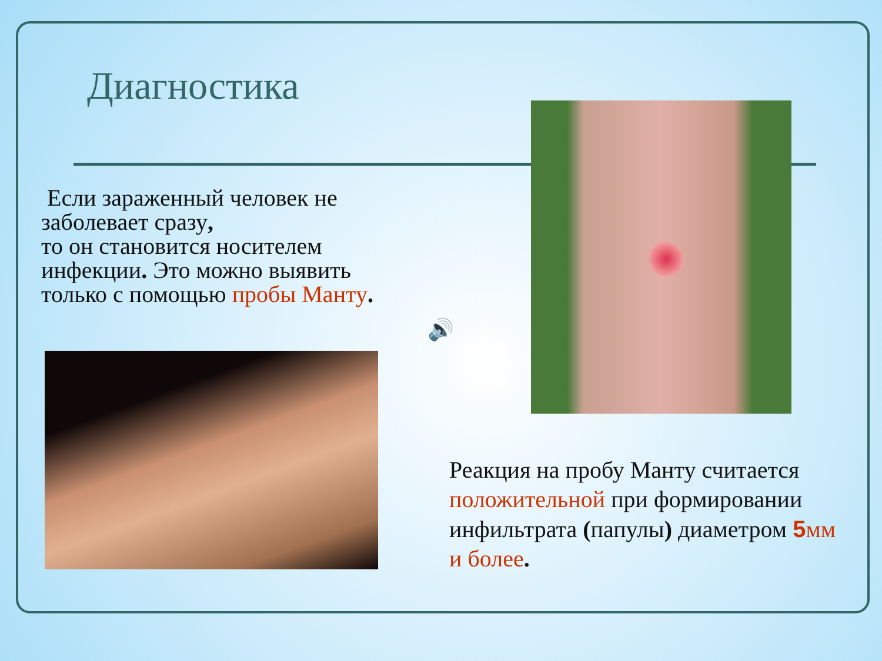Диагностика
Если зараженный человек не заболевает сразу,
то он становится носителем инфекции. Это можно выявить только с помощью пробы Манту.
🔊
Реакция на пробу Манту считается положительной при формировании инфильтрата (папулы) диаметром 5мм и более.